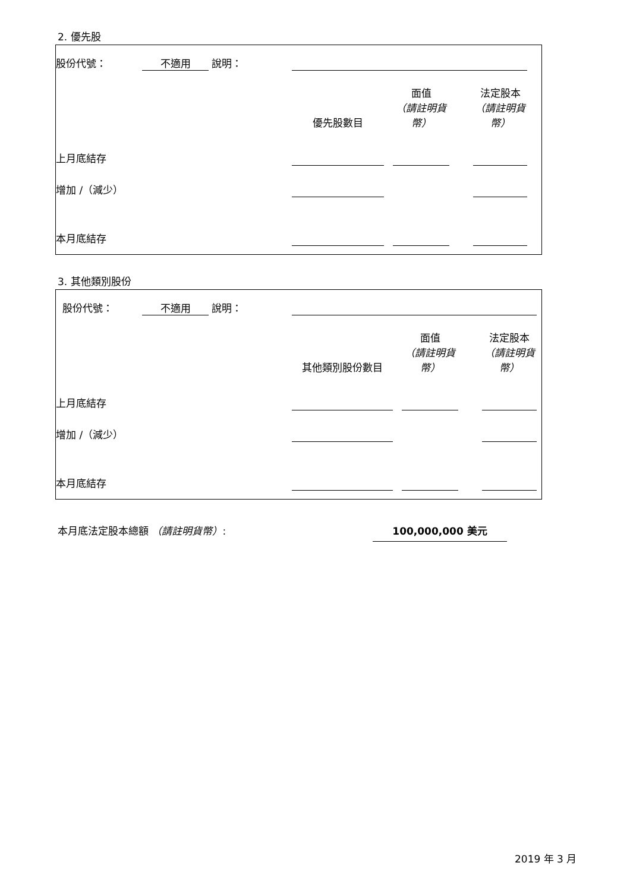2. 優先股
| 股份代號： | 不適用 | 說明： | | | | | | |
| | | | 優先股數目 | | 面值 （請註明貨幣） | | 法定股本 （請註明貨幣） | |
| 上月底結存 | | | | | | | | |
| 增加 /（減少） | | | | | | | | |
| 本月底結存 | | | | | | | | |
3. 其他類別股份
| 股份代號： | 不適用 | 說明： | | | | | | |
| | | | 其他類別股份數目 | | 面值 （請註明貨幣） | | 法定股本 （請註明貨幣） | |
| 上月底結存 | | | | | | | | |
| 增加 /（減少） | | | | | | | | |
| 本月底結存 | | | | | | | | |
本月底法定股本總額 （請註明貨幣）: 100,000,000 美元
2019 年 3 月